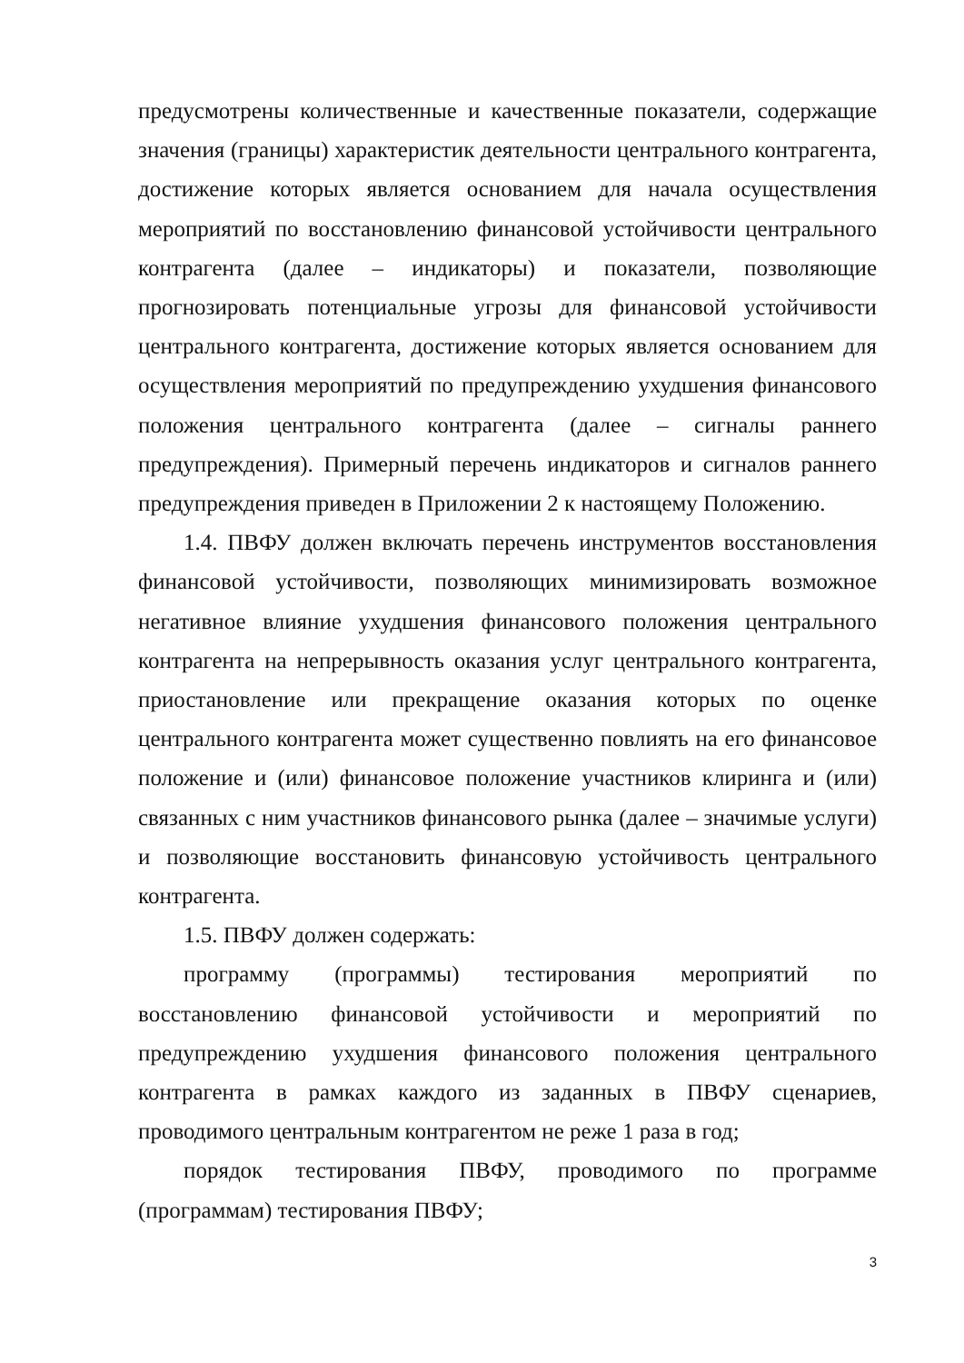предусмотрены количественные и качественные показатели, содержащие значения (границы) характеристик деятельности центрального контрагента, достижение которых является основанием для начала осуществления мероприятий по восстановлению финансовой устойчивости центрального контрагента (далее – индикаторы) и показатели, позволяющие прогнозировать потенциальные угрозы для финансовой устойчивости центрального контрагента, достижение которых является основанием для осуществления мероприятий по предупреждению ухудшения финансового положения центрального контрагента (далее – сигналы раннего предупреждения). Примерный перечень индикаторов и сигналов раннего предупреждения приведен в Приложении 2 к настоящему Положению.
1.4. ПВФУ должен включать перечень инструментов восстановления финансовой устойчивости, позволяющих минимизировать возможное негативное влияние ухудшения финансового положения центрального контрагента на непрерывность оказания услуг центрального контрагента, приостановление или прекращение оказания которых по оценке центрального контрагента может существенно повлиять на его финансовое положение и (или) финансовое положение участников клиринга и (или) связанных с ним участников финансового рынка (далее – значимые услуги) и позволяющие восстановить финансовую устойчивость центрального контрагента.
1.5. ПВФУ должен содержать:
программу (программы) тестирования мероприятий по восстановлению финансовой устойчивости и мероприятий по предупреждению ухудшения финансового положения центрального контрагента в рамках каждого из заданных в ПВФУ сценариев, проводимого центральным контрагентом не реже 1 раза в год;
порядок тестирования ПВФУ, проводимого по программе (программам) тестирования ПВФУ;
3